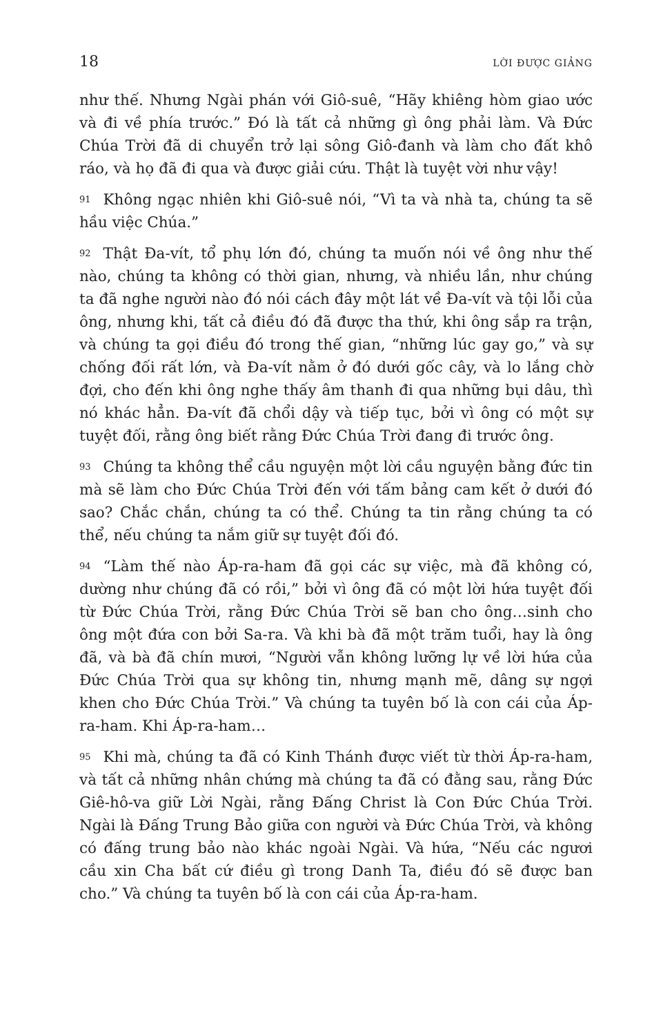18 LỜI ĐƯỢC GIẢNG
như thế. Nhưng Ngài phán với Giô-suê, “Hãy khiêng hòm giao ước và đi về phía trước.” Đó là tất cả những gì ông phải làm. Và Đức Chúa Trời đã di chuyển trở lại sông Giô-đanh và làm cho đất khô ráo, và họ đã đi qua và được giải cứu. Thật là tuyệt vời như vậy!
91 Không ngạc nhiên khi Giô-suê nói, “Vì ta và nhà ta, chúng ta sẽ hầu việc Chúa.”
92 Thật Đa-vít, tổ phụ lớn đó, chúng ta muốn nói về ông như thế nào, chúng ta không có thời gian, nhưng, và nhiều lần, như chúng ta đã nghe người nào đó nói cách đây một lát về Đa-vít và tội lỗi của ông, nhưng khi, tất cả điều đó đã được tha thứ, khi ông sắp ra trận, và chúng ta gọi điều đó trong thế gian, “những lúc gay go,” và sự chống đối rất lớn, và Đa-vít nằm ở đó dưới gốc cây, và lo lắng chờ đợi, cho đến khi ông nghe thấy âm thanh đi qua những bụi dâu, thì nó khác hẳn. Đa-vít đã chổi dậy và tiếp tục, bởi vì ông có một sự tuyệt đối, rằng ông biết rằng Đức Chúa Trời đang đi trước ông.
93 Chúng ta không thể cầu nguyện một lời cầu nguyện bằng đức tin mà sẽ làm cho Đức Chúa Trời đến với tấm bảng cam kết ở dưới đó sao? Chắc chắn, chúng ta có thể. Chúng ta tin rằng chúng ta có thể, nếu chúng ta nắm giữ sự tuyệt đối đó.
94 “Làm thế nào Áp-ra-ham đã gọi các sự việc, mà đã không có, dường như chúng đã có rồi,” bởi vì ông đã có một lời hứa tuyệt đối từ Đức Chúa Trời, rằng Đức Chúa Trời sẽ ban cho ông…sinh cho ông một đứa con bởi Sa-ra. Và khi bà đã một trăm tuổi, hay là ông đã, và bà đã chín mươi, “Người vẫn không lưỡng lự về lời hứa của Đức Chúa Trời qua sự không tin, nhưng mạnh mẽ, dâng sự ngợi khen cho Đức Chúa Trời.” Và chúng ta tuyên bố là con cái của Áp-ra-ham. Khi Áp-ra-ham…
95 Khi mà, chúng ta đã có Kinh Thánh được viết từ thời Áp-ra-ham, và tất cả những nhân chứng mà chúng ta đã có đằng sau, rằng Đức Giê-hô-va giữ Lời Ngài, rằng Đấng Christ là Con Đức Chúa Trời. Ngài là Đấng Trung Bảo giữa con người và Đức Chúa Trời, và không có đấng trung bảo nào khác ngoài Ngài. Và hứa, “Nếu các ngươi cầu xin Cha bất cứ điều gì trong Danh Ta, điều đó sẽ được ban cho.” Và chúng ta tuyên bố là con cái của Áp-ra-ham.